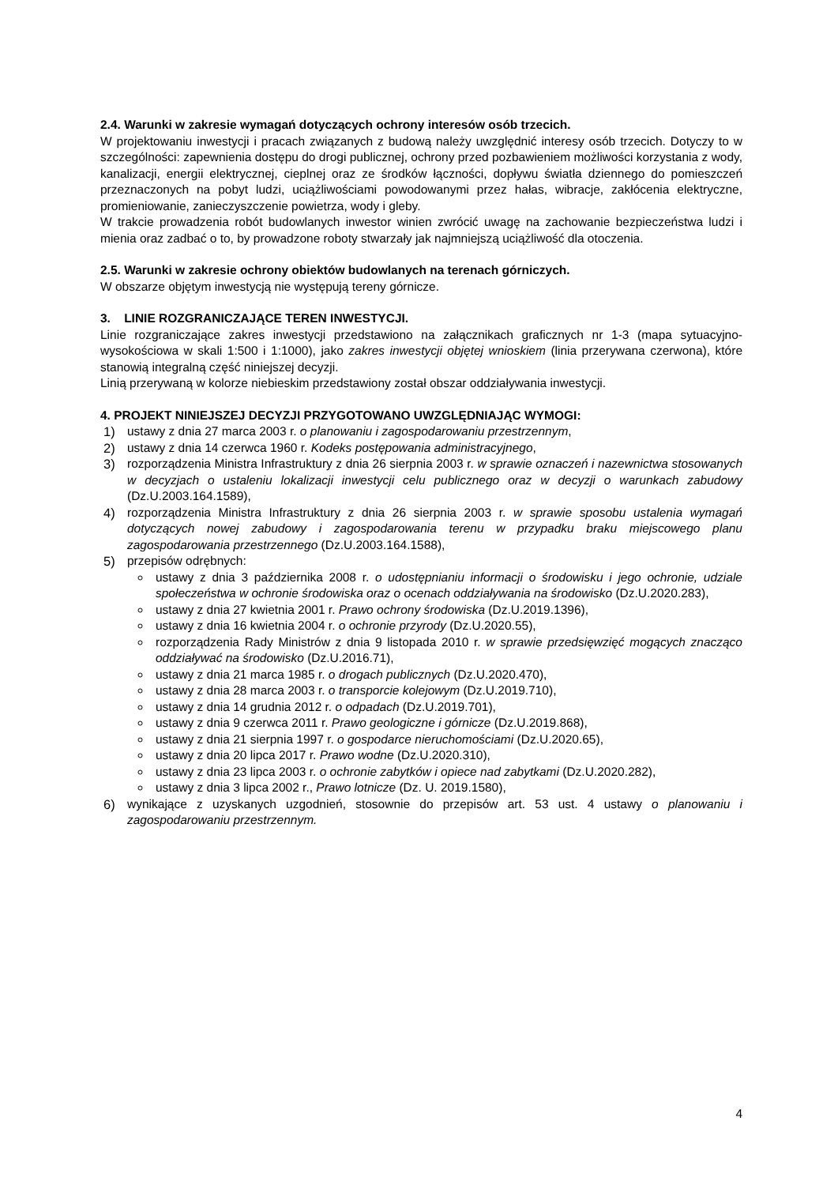2.4. Warunki w zakresie wymagań dotyczących ochrony interesów osób trzecich.
W projektowaniu inwestycji i pracach związanych z budową należy uwzględnić interesy osób trzecich. Dotyczy to w szczególności: zapewnienia dostępu do drogi publicznej, ochrony przed pozbawieniem możliwości korzystania z wody, kanalizacji, energii elektrycznej, cieplnej oraz ze środków łączności, dopływu światła dziennego do pomieszczeń przeznaczonych na pobyt ludzi, uciążliwościami powodowanymi przez hałas, wibracje, zakłócenia elektryczne, promieniowanie, zanieczyszczenie powietrza, wody i gleby.
W trakcie prowadzenia robót budowlanych inwestor winien zwrócić uwagę na zachowanie bezpieczeństwa ludzi i mienia oraz zadbać o to, by prowadzone roboty stwarzały jak najmniejszą uciążliwość dla otoczenia.
2.5. Warunki w zakresie ochrony obiektów budowlanych na terenach górniczych.
W obszarze objętym inwestycją nie występują tereny górnicze.
3. LINIE ROZGRANICZAJĄCE TEREN INWESTYCJI.
Linie rozgraniczające zakres inwestycji przedstawiono na załącznikach graficznych nr 1-3 (mapa sytuacyjno-wysokościowa w skali 1:500 i 1:1000), jako zakres inwestycji objętej wnioskiem (linia przerywana czerwona), które stanowią integralną część niniejszej decyzji.
Linią przerywaną w kolorze niebieskim przedstawiony został obszar oddziaływania inwestycji.
4. PROJEKT NINIEJSZEJ DECYZJI PRZYGOTOWANO UWZGLĘDNIAJĄC WYMOGI:
1) ustawy z dnia 27 marca 2003 r. o planowaniu i zagospodarowaniu przestrzennym,
2) ustawy z dnia 14 czerwca 1960 r. Kodeks postępowania administracyjnego,
3) rozporządzenia Ministra Infrastruktury z dnia 26 sierpnia 2003 r. w sprawie oznaczeń i nazewnictwa stosowanych w decyzjach o ustaleniu lokalizacji inwestycji celu publicznego oraz w decyzji o warunkach zabudowy (Dz.U.2003.164.1589),
4) rozporządzenia Ministra Infrastruktury z dnia 26 sierpnia 2003 r. w sprawie sposobu ustalenia wymagań dotyczących nowej zabudowy i zagospodarowania terenu w przypadku braku miejscowego planu zagospodarowania przestrzennego (Dz.U.2003.164.1588),
5) przepisów odrębnych:
ustawy z dnia 3 października 2008 r. o udostępnianiu informacji o środowisku i jego ochronie, udziale społeczeństwa w ochronie środowiska oraz o ocenach oddziaływania na środowisko (Dz.U.2020.283),
ustawy z dnia 27 kwietnia 2001 r. Prawo ochrony środowiska (Dz.U.2019.1396),
ustawy z dnia 16 kwietnia 2004 r. o ochronie przyrody (Dz.U.2020.55),
rozporządzenia Rady Ministrów z dnia 9 listopada 2010 r. w sprawie przedsięwzięć mogących znacząco oddziaływać na środowisko (Dz.U.2016.71),
ustawy z dnia 21 marca 1985 r. o drogach publicznych (Dz.U.2020.470),
ustawy z dnia 28 marca 2003 r. o transporcie kolejowym (Dz.U.2019.710),
ustawy z dnia 14 grudnia 2012 r. o odpadach (Dz.U.2019.701),
ustawy z dnia 9 czerwca 2011 r. Prawo geologiczne i górnicze (Dz.U.2019.868),
ustawy z dnia 21 sierpnia 1997 r. o gospodarce nieruchomościami (Dz.U.2020.65),
ustawy z dnia 20 lipca 2017 r. Prawo wodne (Dz.U.2020.310),
ustawy z dnia 23 lipca 2003 r. o ochronie zabytków i opiece nad zabytkami (Dz.U.2020.282),
ustawy z dnia 3 lipca 2002 r., Prawo lotnicze (Dz. U. 2019.1580),
6) wynikające z uzyskanych uzgodnień, stosownie do przepisów art. 53 ust. 4 ustawy o planowaniu i zagospodarowaniu przestrzennym.
4